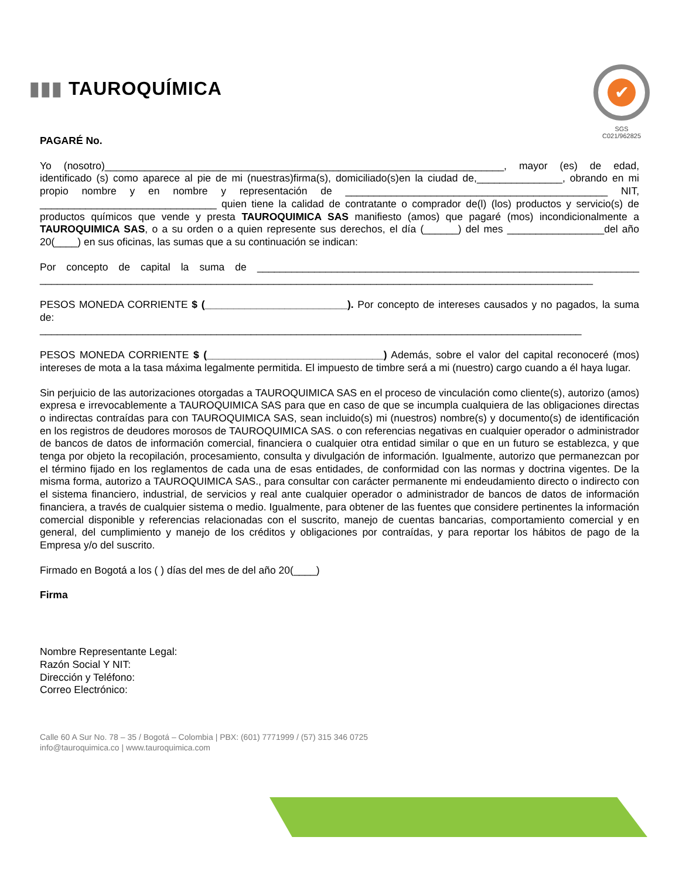▮▮▮ TAUROQUÍMICA
✔
SGS
C021/962825
PAGARÉ No.
Yo (nosotro)______________________________________________________________________, mayor (es) de edad, identificado (s) como aparece al pie de mi (nuestras)firma(s), domiciliado(s)en la ciudad de,_______________, obrando en mi propio nombre y en nombre y representación de ______________________________________________ NIT, _______________________________ quien tiene la calidad de contratante o comprador de(l) (los) productos y servicio(s) de productos químicos que vende y presta TAUROQUIMICA SAS manifiesto (amos) que pagaré (mos) incondicionalmente a TAUROQUIMICA SAS, o a su orden o a quien represente sus derechos, el día (______) del mes _________________del año 20(____) en sus oficinas, las sumas que a su continuación se indican:
Por concepto de capital la suma de ___________________________________________________________________ _________________________________________________________________________________________________
PESOS MONEDA CORRIENTE $ (_________________________). Por concepto de intereses causados y no pagados, la suma de:
_______________________________________________________________________________________________
PESOS MONEDA CORRIENTE $ (_______________________________) Además, sobre el valor del capital reconoceré (mos) intereses de mota a la tasa máxima legalmente permitida. El impuesto de timbre será a mi (nuestro) cargo cuando a él haya lugar.
Sin perjuicio de las autorizaciones otorgadas a TAUROQUIMICA SAS en el proceso de vinculación como cliente(s), autorizo (amos) expresa e irrevocablemente a TAUROQUIMICA SAS para que en caso de que se incumpla cualquiera de las obligaciones directas o indirectas contraídas para con TAUROQUIMICA SAS, sean incluido(s) mi (nuestros) nombre(s) y documento(s) de identificación en los registros de deudores morosos de TAUROQUIMICA SAS. o con referencias negativas en cualquier operador o administrador de bancos de datos de información comercial, financiera o cualquier otra entidad similar o que en un futuro se establezca, y que tenga por objeto la recopilación, procesamiento, consulta y divulgación de información. Igualmente, autorizo que permanezcan por el término fijado en los reglamentos de cada una de esas entidades, de conformidad con las normas y doctrina vigentes. De la misma forma, autorizo a TAUROQUIMICA SAS., para consultar con carácter permanente mi endeudamiento directo o indirecto con el sistema financiero, industrial, de servicios y real ante cualquier operador o administrador de bancos de datos de información financiera, a través de cualquier sistema o medio. Igualmente, para obtener de las fuentes que considere pertinentes la información comercial disponible y referencias relacionadas con el suscrito, manejo de cuentas bancarias, comportamiento comercial y en general, del cumplimiento y manejo de los créditos y obligaciones por contraídas, y para reportar los hábitos de pago de la Empresa y/o del suscrito.
Firmado en Bogotá a los ( ) días del mes de del año 20(____)
Firma
Nombre Representante Legal:
Razón Social Y NIT:
Dirección y Teléfono:
Correo Electrónico:
Calle 60 A Sur No. 78 – 35 / Bogotá – Colombia | PBX: (601) 7771999 / (57) 315 346 0725
info@tauroquimica.co | www.tauroquimica.com